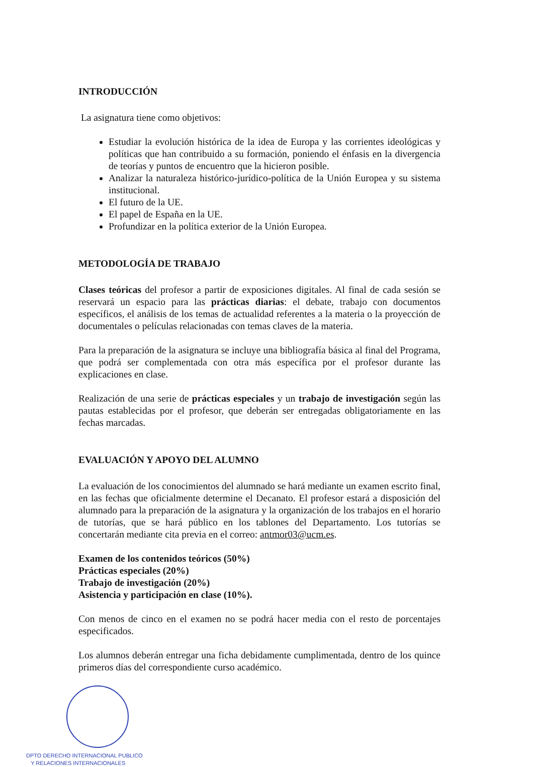INTRODUCCIÓN
La asignatura tiene como objetivos:
Estudiar la evolución histórica de la idea de Europa y las corrientes ideológicas y políticas que han contribuido a su formación, poniendo el énfasis en la divergencia de teorías y puntos de encuentro que la hicieron posible.
Analizar la naturaleza histórico-jurídico-política de la Unión Europea y su sistema institucional.
El futuro de la UE.
El papel de España en la UE.
Profundizar en la política exterior de la Unión Europea.
METODOLOGÍA DE TRABAJO
Clases teóricas del profesor a partir de exposiciones digitales. Al final de cada sesión se reservará un espacio para las prácticas diarias: el debate, trabajo con documentos específicos, el análisis de los temas de actualidad referentes a la materia o la proyección de documentales o películas relacionadas con temas claves de la materia.
Para la preparación de la asignatura se incluye una bibliografía básica al final del Programa, que podrá ser complementada con otra más específica por el profesor durante las explicaciones en clase.
Realización de una serie de prácticas especiales y un trabajo de investigación según las pautas establecidas por el profesor, que deberán ser entregadas obligatoriamente en las fechas marcadas.
EVALUACIÓN Y APOYO DEL ALUMNO
La evaluación de los conocimientos del alumnado se hará mediante un examen escrito final, en las fechas que oficialmente determine el Decanato. El profesor estará a disposición del alumnado para la preparación de la asignatura y la organización de los trabajos en el horario de tutorías, que se hará público en los tablones del Departamento. Los tutorías se concertarán mediante cita previa en el correo: antmor03@ucm.es.
Examen de los contenidos teóricos (50%)
Prácticas especiales (20%)
Trabajo de investigación (20%)
Asistencia y participación en clase (10%).
Con menos de cinco en el examen no se podrá hacer media con el resto de porcentajes especificados.
Los alumnos deberán entregar una ficha debidamente cumplimentada, dentro de los quince primeros días del correspondiente curso académico.
DPTO DERECHO INTERNACIONAL PUBLICO
Y RELACIONES INTERNACIONALES